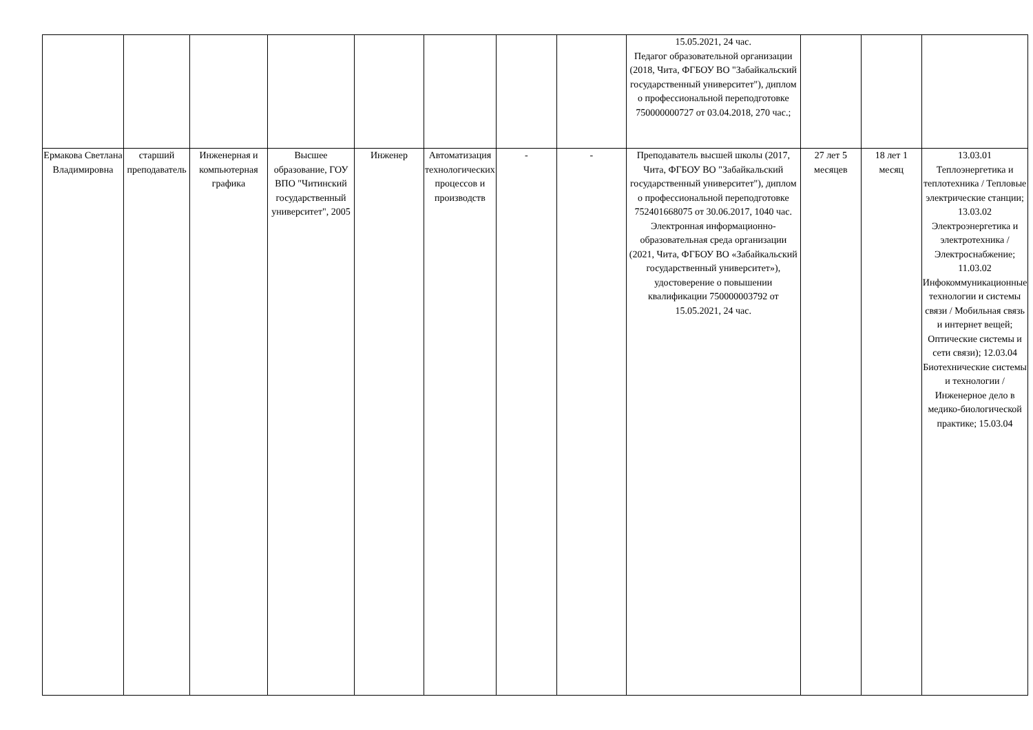| | | | | | | | | 15.05.2021, 24 час. Педагог образовательной организации (2018, Чита, ФГБОУ ВО "Забайкальский государственный университет"), диплом о профессиональной переподготовке 750000000727 от 03.04.2018, 270 час.; | | | |
| Ермакова Светлана Владимировна | старший преподаватель | Инженерная и компьютерная графика | Высшее образование, ГОУ ВПО "Читинский государственный университет", 2005 | Инженер | Автоматизация технологических процессов и производств | - | - | Преподаватель высшей школы (2017, Чита, ФГБОУ ВО "Забайкальский государственный университет"), диплом о профессиональной переподготовке 752401668075 от 30.06.2017, 1040 час. Электронная информационно-образовательная среда организации (2021, Чита, ФГБОУ ВО «Забайкальский государственный университет»), удостоверение о повышении квалификации 750000003792 от 15.05.2021, 24 час. | 27 лет 5 месяцев | 18 лет 1 месяц | 13.03.01 Теплоэнергетика и теплотехника / Тепловые электрические станции; 13.03.02 Электроэнергетика и электротехника / Электроснабжение; 11.03.02 Инфокоммуникационные технологии и системы связи / Мобильная связь и интернет вещей; Оптические системы и сети связи); 12.03.04 Биотехнические системы и технологии / Инженерное дело в медико-биологической практике; 15.03.04 |